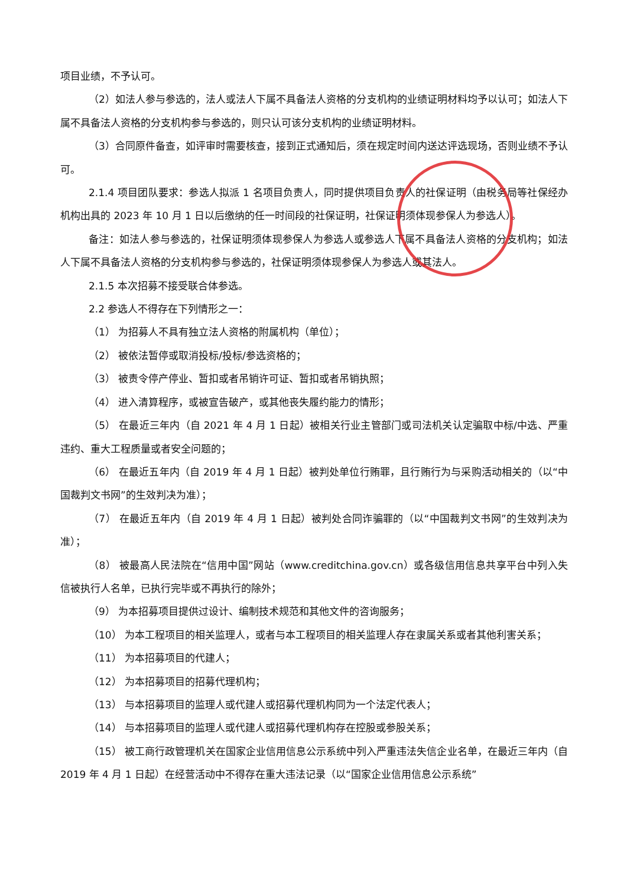项目业绩，不予认可。
（2）如法人参与参选的，法人或法人下属不具备法人资格的分支机构的业绩证明材料均予以认可；如法人下属不具备法人资格的分支机构参与参选的，则只认可该分支机构的业绩证明材料。
（3）合同原件备查，如评审时需要核查，接到正式通知后，须在规定时间内送达评选现场，否则业绩不予认可。
2.1.4 项目团队要求：参选人拟派 1 名项目负责人，同时提供项目负责人的社保证明（由税务局等社保经办机构出具的 2023 年 10 月 1 日以后缴纳的任一时间段的社保证明，社保证明须体现参保人为参选人）。
备注：如法人参与参选的，社保证明须体现参保人为参选人或参选人下属不具备法人资格的分支机构；如法人下属不具备法人资格的分支机构参与参选的，社保证明须体现参保人为参选人或其法人。
2.1.5 本次招募不接受联合体参选。
2.2 参选人不得存在下列情形之一：
（1） 为招募人不具有独立法人资格的附属机构（单位）；
（2） 被依法暂停或取消投标/投标/参选资格的；
（3） 被责令停产停业、暂扣或者吊销许可证、暂扣或者吊销执照；
（4） 进入清算程序，或被宣告破产，或其他丧失履约能力的情形；
（5） 在最近三年内（自 2021 年 4 月 1 日起）被相关行业主管部门或司法机关认定骗取中标/中选、严重违约、重大工程质量或者安全问题的；
（6） 在最近五年内（自 2019 年 4 月 1 日起）被判处单位行贿罪，且行贿行为与采购活动相关的（以“中国裁判文书网”的生效判决为准）；
（7） 在最近五年内（自 2019 年 4 月 1 日起）被判处合同诈骗罪的（以“中国裁判文书网”的生效判决为准）；
（8） 被最高人民法院在“信用中国”网站（www.creditchina.gov.cn）或各级信用信息共享平台中列入失信被执行人名单，已执行完毕或不再执行的除外；
（9） 为本招募项目提供过设计、编制技术规范和其他文件的咨询服务；
（10） 为本工程项目的相关监理人，或者与本工程项目的相关监理人存在隶属关系或者其他利害关系；
（11） 为本招募项目的代建人；
（12） 为本招募项目的招募代理机构；
（13） 与本招募项目的监理人或代建人或招募代理机构同为一个法定代表人；
（14） 与本招募项目的监理人或代建人或招募代理机构存在控股或参股关系；
（15） 被工商行政管理机关在国家企业信用信息公示系统中列入严重违法失信企业名单，在最近三年内（自 2019 年 4 月 1 日起）在经营活动中不得存在重大违法记录（以“国家企业信用信息公示系统”